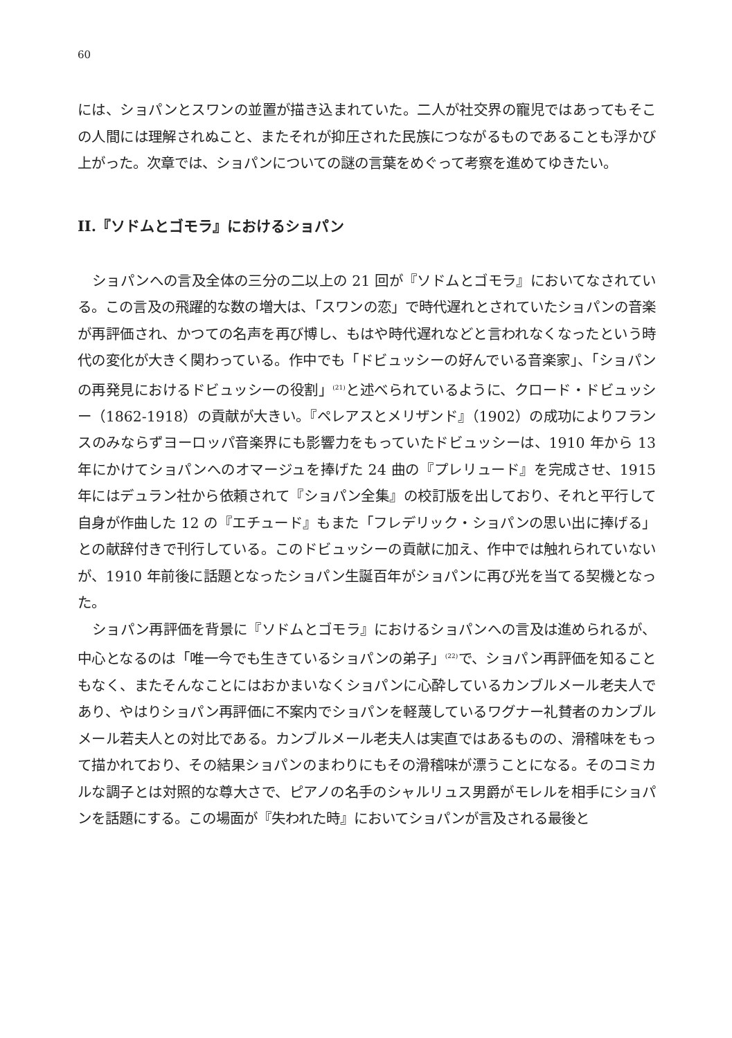60
には、ショパンとスワンの並置が描き込まれていた。二人が社交界の寵児ではあってもそこの人間には理解されぬこと、またそれが抑圧された民族につながるものであることも浮かび上がった。次章では、ショパンについての謎の言葉をめぐって考察を進めてゆきたい。
II.『ソドムとゴモラ』におけるショパン
ショパンへの言及全体の三分の二以上の 21 回が『ソドムとゴモラ』においてなされている。この言及の飛躍的な数の増大は、「スワンの恋」で時代遅れとされていたショパンの音楽が再評価され、かつての名声を再び博し、もはや時代遅れなどと言われなくなったという時代の変化が大きく関わっている。作中でも「ドビュッシーの好んでいる音楽家」、「ショパンの再発見におけるドビュッシーの役割」<sup>(21)</sup>と述べられているように、クロード・ドビュッシー（1862-1918）の貢献が大きい。『ペレアスとメリザンド』（1902）の成功によりフランスのみならずヨーロッパ音楽界にも影響力をもっていたドビュッシーは、1910 年から 13 年にかけてショパンへのオマージュを捧げた 24 曲の『プレリュード』を完成させ、1915 年にはデュラン社から依頼されて『ショパン全集』の校訂版を出しており、それと平行して自身が作曲した 12 の『エチュード』もまた「フレデリック・ショパンの思い出に捧げる」との献辞付きで刊行している。このドビュッシーの貢献に加え、作中では触れられていないが、1910 年前後に話題となったショパン生誕百年がショパンに再び光を当てる契機となった。
ショパン再評価を背景に『ソドムとゴモラ』におけるショパンへの言及は進められるが、中心となるのは「唯一今でも生きているショパンの弟子」<sup>(22)</sup>で、ショパン再評価を知ることもなく、またそんなことにはおかまいなくショパンに心酔しているカンブルメール老夫人であり、やはりショパン再評価に不案内でショパンを軽蔑しているワグナー礼賛者のカンブルメール若夫人との対比である。カンブルメール老夫人は実直ではあるものの、滑稽味をもって描かれており、その結果ショパンのまわりにもその滑稽味が漂うことになる。そのコミカルな調子とは対照的な尊大さで、ピアノの名手のシャルリュス男爵がモレルを相手にショパンを話題にする。この場面が『失われた時』においてショパンが言及される最後と